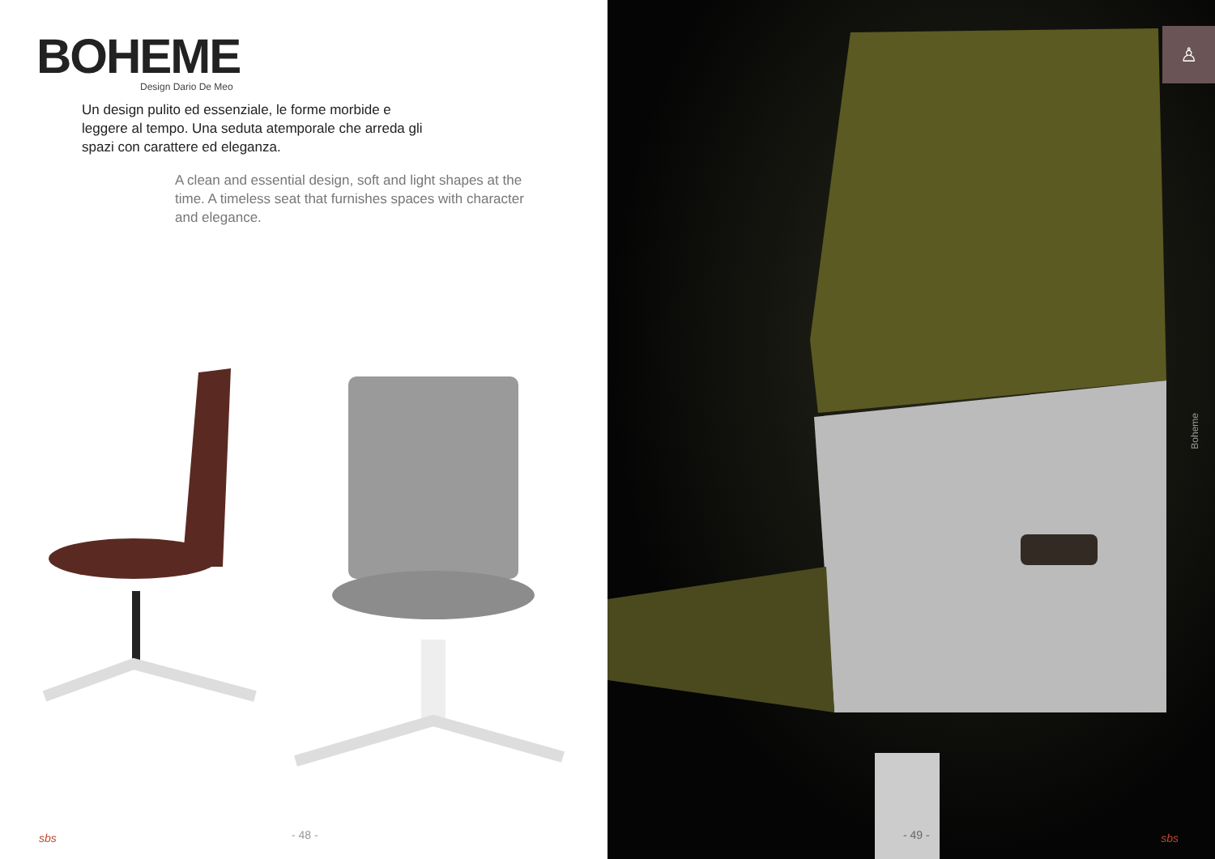BOHEME
Design Dario De Meo
Un design pulito ed essenziale, le forme morbide e leggere al tempo. Una seduta atemporale che arreda gli spazi con carattere ed eleganza.
A clean and essential design, soft and light shapes at the time. A timeless seat that furnishes spaces with character and elegance.
- 48 -
sbs
♙
Boheme
- 49 - sbs